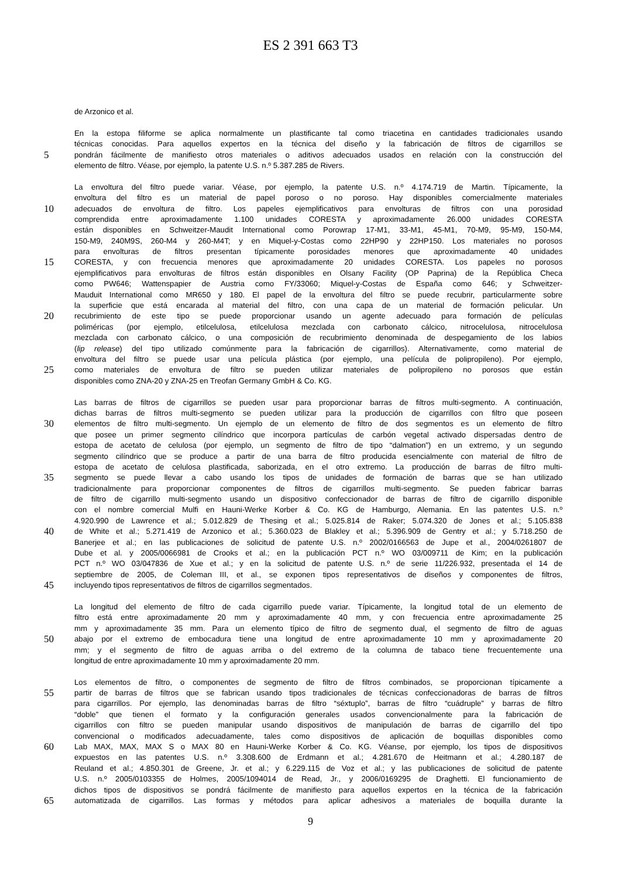ES 2 391 663 T3
de Arzonico et al.
En la estopa filiforme se aplica normalmente un plastificante tal como triacetina en cantidades tradicionales usando
técnicas conocidas. Para aquellos expertos en la técnica del diseño y la fabricación de filtros de cigarrillos se
5 pondrán fácilmente de manifiesto otros materiales o aditivos adecuados usados en relación con la construcción del
elemento de filtro. Véase, por ejemplo, la patente U.S. n.º 5.387.285 de Rivers.
La envoltura del filtro puede variar. Véase, por ejemplo, la patente U.S. n.º 4.174.719 de Martin. Típicamente, la
envoltura del filtro es un material de papel poroso o no poroso. Hay disponibles comercialmente materiales
10 adecuados de envoltura de filtro. Los papeles ejemplificativos para envolturas de filtros con una porosidad
comprendida entre aproximadamente 1.100 unidades CORESTA y aproximadamente 26.000 unidades CORESTA
están disponibles en Schweitzer-Maudit International como Porowrap 17-M1, 33-M1, 45-M1, 70-M9, 95-M9, 150-M4,
150-M9, 240M9S, 260-M4 y 260-M4T; y en Miquel-y-Costas como 22HP90 y 22HP150. Los materiales no porosos
para envolturas de filtros presentan típicamente porosidades menores que aproximadamente 40 unidades
15 CORESTA, y con frecuencia menores que aproximadamente 20 unidades CORESTA. Los papeles no porosos
ejemplificativos para envolturas de filtros están disponibles en Olsany Facility (OP Paprina) de la República Checa
como PW646; Wattenspapier de Austria como FY/33060; Miquel-y-Costas de España como 646; y Schweitzer-
Mauduit International como MR650 y 180. El papel de la envoltura del filtro se puede recubrir, particularmente sobre
la superficie que está encarada al material del filtro, con una capa de un material de formación pelicular. Un
20 recubrimiento de este tipo se puede proporcionar usando un agente adecuado para formación de películas
poliméricas (por ejemplo, etilcelulosa, etilcelulosa mezclada con carbonato cálcico, nitrocelulosa, nitrocelulosa
mezclada con carbonato cálcico, o una composición de recubrimiento denominada de despegamiento de los labios
(lip release) del tipo utilizado comúnmente para la fabricación de cigarrillos). Alternativamente, como material de
envoltura del filtro se puede usar una película plástica (por ejemplo, una película de polipropileno). Por ejemplo,
25 como materiales de envoltura de filtro se pueden utilizar materiales de polipropileno no porosos que están
disponibles como ZNA-20 y ZNA-25 en Treofan Germany GmbH & Co. KG.
Las barras de filtros de cigarrillos se pueden usar para proporcionar barras de filtros multi-segmento. A continuación,
dichas barras de filtros multi-segmento se pueden utilizar para la producción de cigarrillos con filtro que poseen
30 elementos de filtro multi-segmento. Un ejemplo de un elemento de filtro de dos segmentos es un elemento de filtro
que posee un primer segmento cilíndrico que incorpora partículas de carbón vegetal activado dispersadas dentro de
estopa de acetato de celulosa (por ejemplo, un segmento de filtro de tipo “dalmation”) en un extremo, y un segundo
segmento cilíndrico que se produce a partir de una barra de filtro producida esencialmente con material de filtro de
estopa de acetato de celulosa plastificada, saborizada, en el otro extremo. La producción de barras de filtro multi-
35 segmento se puede llevar a cabo usando los tipos de unidades de formación de barras que se han utilizado
tradicionalmente para proporcionar componentes de filtros de cigarrillos multi-segmento. Se pueden fabricar barras
de filtro de cigarrillo multi-segmento usando un dispositivo confeccionador de barras de filtro de cigarrillo disponible
con el nombre comercial Mulfi en Hauni-Werke Korber & Co. KG de Hamburgo, Alemania. En las patentes U.S. n.º
4.920.990 de Lawrence et al.; 5.012.829 de Thesing et al.; 5.025.814 de Raker; 5.074.320 de Jones et al.; 5.105.838
40 de White et al.; 5.271.419 de Arzonico et al.; 5.360.023 de Blakley et al.; 5.396.909 de Gentry et al.; y 5.718.250 de
Banerjee et al.; en las publicaciones de solicitud de patente U.S. n.º 2002/0166563 de Jupe et al., 2004/0261807 de
Dube et al. y 2005/0066981 de Crooks et al.; en la publicación PCT n.º WO 03/009711 de Kim; en la publicación
PCT n.º WO 03/047836 de Xue et al.; y en la solicitud de patente U.S. n.º de serie 11/226.932, presentada el 14 de
septiembre de 2005, de Coleman III, et al., se exponen tipos representativos de diseños y componentes de filtros,
45 incluyendo tipos representativos de filtros de cigarrillos segmentados.
La longitud del elemento de filtro de cada cigarrillo puede variar. Típicamente, la longitud total de un elemento de
filtro está entre aproximadamente 20 mm y aproximadamente 40 mm, y con frecuencia entre aproximadamente 25
mm y aproximadamente 35 mm. Para un elemento típico de filtro de segmento dual, el segmento de filtro de aguas
50 abajo por el extremo de embocadura tiene una longitud de entre aproximadamente 10 mm y aproximadamente 20
mm; y el segmento de filtro de aguas arriba o del extremo de la columna de tabaco tiene frecuentemente una
longitud de entre aproximadamente 10 mm y aproximadamente 20 mm.
Los elementos de filtro, o componentes de segmento de filtro de filtros combinados, se proporcionan típicamente a
55 partir de barras de filtros que se fabrican usando tipos tradicionales de técnicas confeccionadoras de barras de filtros
para cigarrillos. Por ejemplo, las denominadas barras de filtro “séxtuplo”, barras de filtro “cuádruple” y barras de filtro
“doble” que tienen el formato y la configuración generales usados convencionalmente para la fabricación de
cigarrillos con filtro se pueden manipular usando dispositivos de manipulación de barras de cigarrillo del tipo
convencional o modificados adecuadamente, tales como dispositivos de aplicación de boquillas disponibles como
60 Lab MAX, MAX, MAX S o MAX 80 en Hauni-Werke Korber & Co. KG. Véanse, por ejemplo, los tipos de dispositivos
expuestos en las patentes U.S. n.º 3.308.600 de Erdmann et al.; 4.281.670 de Heitmann et al.; 4.280.187 de
Reuland et al.; 4.850.301 de Greene, Jr. et al.; y 6.229.115 de Voz et al.; y las publicaciones de solicitud de patente
U.S. n.º 2005/0103355 de Holmes, 2005/1094014 de Read, Jr., y 2006/0169295 de Draghetti. El funcionamiento de
dichos tipos de dispositivos se pondrá fácilmente de manifiesto para aquellos expertos en la técnica de la fabricación
65 automatizada de cigarrillos. Las formas y métodos para aplicar adhesivos a materiales de boquilla durante la
9